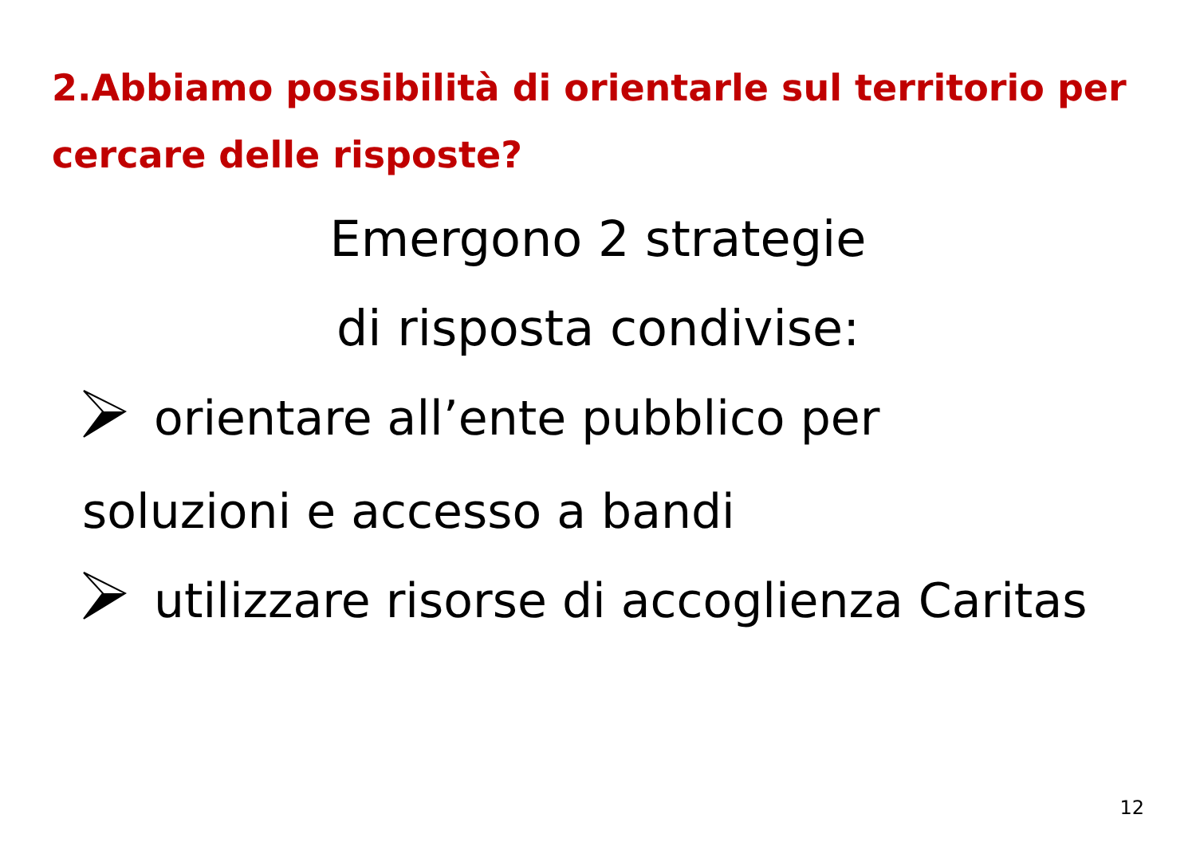2.Abbiamo possibilità di orientarle sul territorio per cercare delle risposte?
Emergono 2 strategie
di risposta condivise:
orientare all’ente pubblico per soluzioni e accesso a bandi
utilizzare risorse di accoglienza Caritas
12